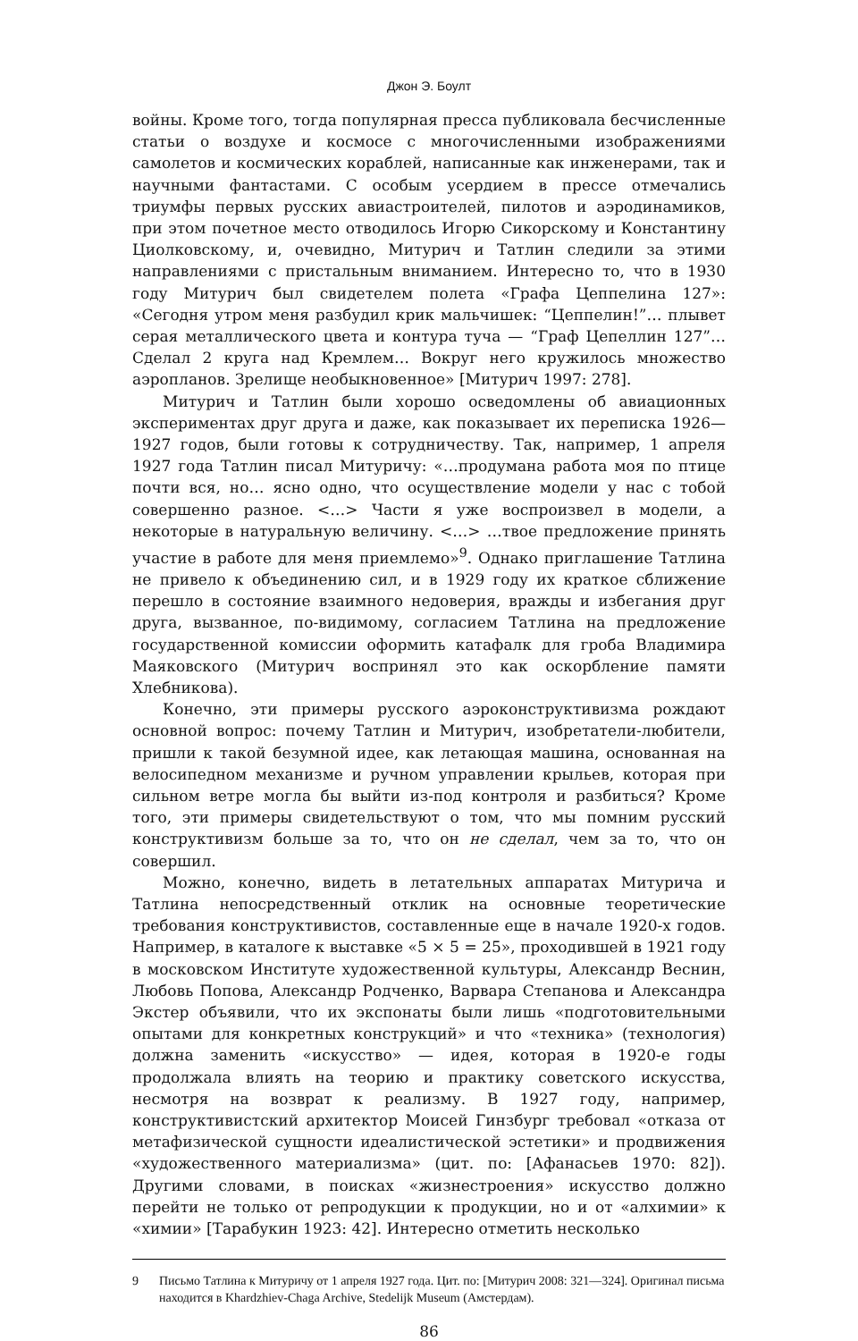Джон Э. Боулт
войны. Кроме того, тогда популярная пресса публиковала бесчисленные статьи о воздухе и космосе с многочисленными изображениями самолетов и космических кораблей, написанные как инженерами, так и научными фантастами. С особым усердием в прессе отмечались триумфы первых русских авиастроителей, пилотов и аэродинамиков, при этом почетное место отводилось Игорю Сикорскому и Константину Циолковскому, и, очевидно, Митурич и Татлин следили за этими направлениями с пристальным вниманием. Интересно то, что в 1930 году Митурич был свидетелем полета «Графа Цеппелина 127»: «Сегодня утром меня разбудил крик мальчишек: “Цеппелин!”… плывет серая металлического цвета и контура туча — “Граф Цепеллин 127”… Сделал 2 круга над Кремлем… Вокруг него кружилось множество аэропланов. Зрелище необыкновенное» [Митурич 1997: 278].
Митурич и Татлин были хорошо осведомлены об авиационных экспериментах друг друга и даже, как показывает их переписка 1926—1927 годов, были готовы к сотрудничеству. Так, например, 1 апреля 1927 года Татлин писал Митуричу: «…продумана работа моя по птице почти вся, но… ясно одно, что осуществление модели у нас с тобой совершенно разное. <…> Части я уже воспроизвел в модели, а некоторые в натуральную величину. <…> …твое предложение принять участие в работе для меня приемлемо»<sup>9</sup>. Однако приглашение Татлина не привело к объединению сил, и в 1929 году их краткое сближение перешло в состояние взаимного недоверия, вражды и избегания друг друга, вызванное, по-видимому, согласием Татлина на предложение государственной комиссии оформить катафалк для гроба Владимира Маяковского (Митурич воспринял это как оскорбление памяти Хлебникова).
Конечно, эти примеры русского аэроконструктивизма рождают основной вопрос: почему Татлин и Митурич, изобретатели-любители, пришли к такой безумной идее, как летающая машина, основанная на велосипедном механизме и ручном управлении крыльев, которая при сильном ветре могла бы выйти из-под контроля и разбиться? Кроме того, эти примеры свидетельствуют о том, что мы помним русский конструктивизм больше за то, что он не сделал, чем за то, что он совершил.
Можно, конечно, видеть в летательных аппаратах Митурича и Татлина непосредственный отклик на основные теоретические требования конструктивистов, составленные еще в начале 1920-х годов. Например, в каталоге к выставке «5 × 5 = 25», проходившей в 1921 году в московском Институте художественной культуры, Александр Веснин, Любовь Попова, Александр Родченко, Варвара Степанова и Александра Экстер объявили, что их экспонаты были лишь «подготовительными опытами для конкретных конструкций» и что «техника» (технология) должна заменить «искусство» — идея, которая в 1920-е годы продолжала влиять на теорию и практику советского искусства, несмотря на возврат к реализму. В 1927 году, например, конструктивистский архитектор Моисей Гинзбург требовал «отказа от метафизической сущности идеалистической эстетики» и продвижения «художественного материализма» (цит. по: [Афанасьев 1970: 82]). Другими словами, в поисках «жизнестроения» искусство должно перейти не только от репродукции к продукции, но и от «алхимии» к «химии» [Тарабукин 1923: 42]. Интересно отметить несколько
9 Письмо Татлина к Митуричу от 1 апреля 1927 года. Цит. по: [Митурич 2008: 321—324]. Оригинал письма находится в Khardzhiev-Chaga Archive, Stedelijk Museum (Амстердам).
86